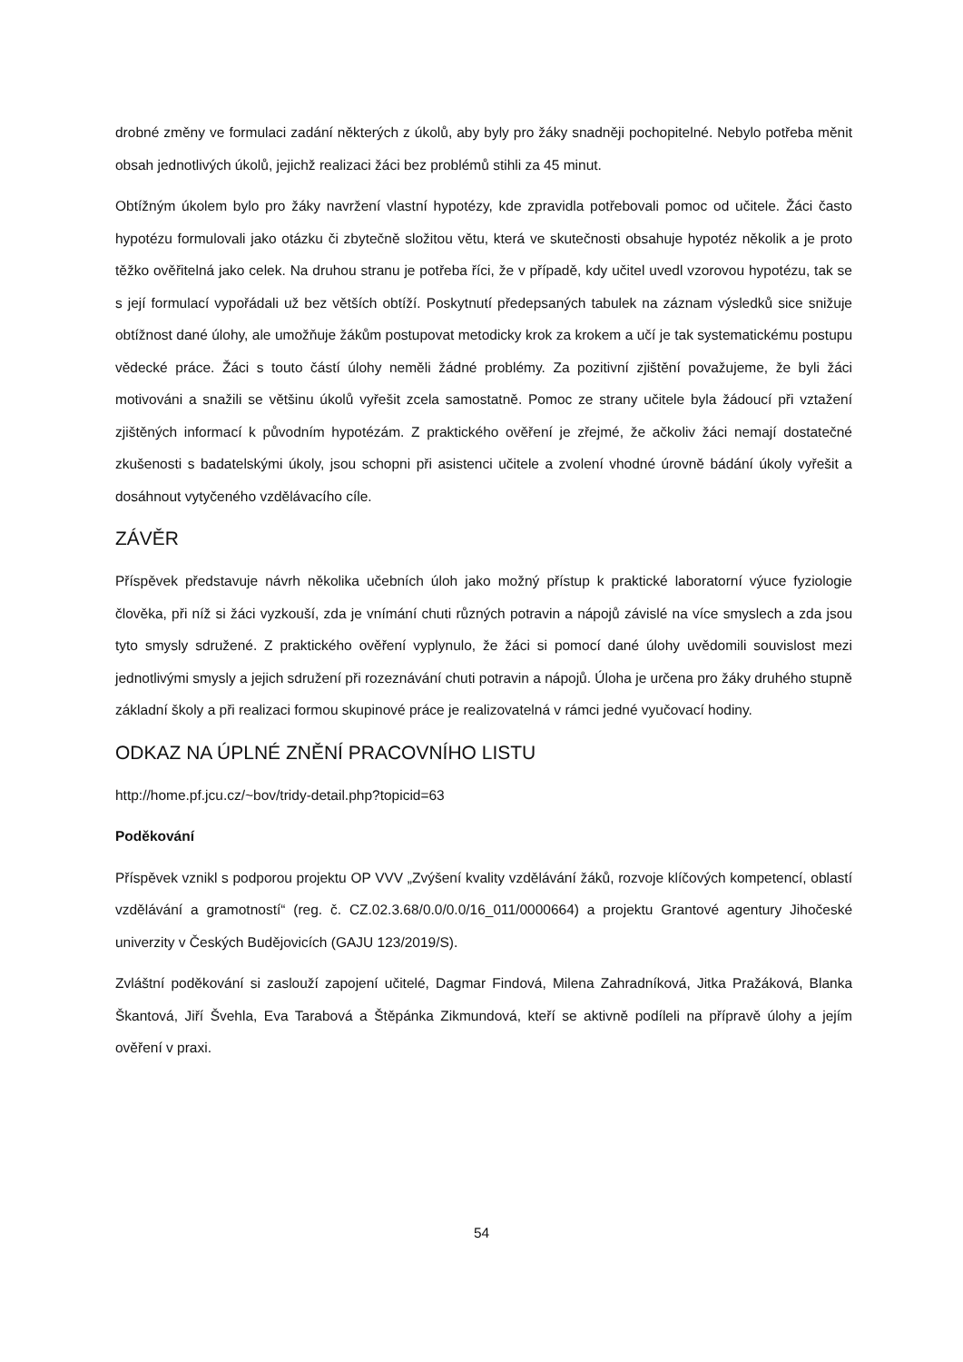drobné změny ve formulaci zadání některých z úkolů, aby byly pro žáky snadněji pochopitelné. Nebylo potřeba měnit obsah jednotlivých úkolů, jejichž realizaci žáci bez problémů stihli za 45 minut.
Obtížným úkolem bylo pro žáky navržení vlastní hypotézy, kde zpravidla potřebovali pomoc od učitele. Žáci často hypotézu formulovali jako otázku či zbytečně složitou větu, která ve skutečnosti obsahuje hypotéz několik a je proto těžko ověřitelná jako celek. Na druhou stranu je potřeba říci, že v případě, kdy učitel uvedl vzorovou hypotézu, tak se s její formulací vypořádali už bez větších obtíží. Poskytnutí předepsaných tabulek na záznam výsledků sice snižuje obtížnost dané úlohy, ale umožňuje žákům postupovat metodicky krok za krokem a učí je tak systematickému postupu vědecké práce. Žáci s touto částí úlohy neměli žádné problémy. Za pozitivní zjištění považujeme, že byli žáci motivováni a snažili se většinu úkolů vyřešit zcela samostatně. Pomoc ze strany učitele byla žádoucí při vztažení zjištěných informací k původním hypotézám. Z praktického ověření je zřejmé, že ačkoliv žáci nemají dostatečné zkušenosti s badatelskými úkoly, jsou schopni při asistenci učitele a zvolení vhodné úrovně bádání úkoly vyřešit a dosáhnout vytyčeného vzdělávacího cíle.
ZÁVĚR
Příspěvek představuje návrh několika učebních úloh jako možný přístup k praktické laboratorní výuce fyziologie člověka, při níž si žáci vyzkouší, zda je vnímání chuti různých potravin a nápojů závislé na více smyslech a zda jsou tyto smysly sdružené. Z praktického ověření vyplynulo, že žáci si pomocí dané úlohy uvědomili souvislost mezi jednotlivými smysly a jejich sdružení při rozeznávání chuti potravin a nápojů. Úloha je určena pro žáky druhého stupně základní školy a při realizaci formou skupinové práce je realizovatelná v rámci jedné vyučovací hodiny.
ODKAZ NA ÚPLNÉ ZNĚNÍ PRACOVNÍHO LISTU
http://home.pf.jcu.cz/~bov/tridy-detail.php?topicid=63
Poděkování
Příspěvek vznikl s podporou projektu OP VVV „Zvýšení kvality vzdělávání žáků, rozvoje klíčových kompetencí, oblastí vzdělávání a gramotností“ (reg. č. CZ.02.3.68/0.0/0.0/16_011/0000664) a projektu Grantové agentury Jihočeské univerzity v Českých Budějovicích (GAJU 123/2019/S).
Zvláštní poděkování si zaslouží zapojení učitelé, Dagmar Findová, Milena Zahradníková, Jitka Pražáková, Blanka Škantová, Jiří Švehla, Eva Tarabová a Štěpánka Zikmundová, kteří se aktivně podíleli na přípravě úlohy a jejím ověření v praxi.
54